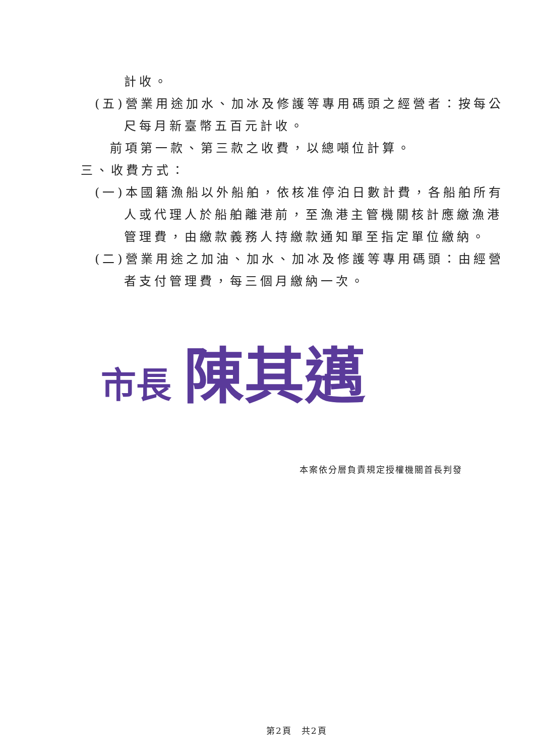計收。
(五)營業用途加水、加冰及修護等專用碼頭之經營者：按每公
尺每月新臺幣五百元計收。
前項第一款、第三款之收費，以總噸位計算。
三、收費方式：
(一)本國籍漁船以外船舶，依核准停泊日數計費，各船舶所有
人或代理人於船舶離港前，至漁港主管機關核計應繳漁港
管理費，由繳款義務人持繳款通知單至指定單位繳納。
(二)營業用途之加油、加水、加冰及修護等專用碼頭：由經營
者支付管理費，每三個月繳納一次。
市長 陳其邁
本案依分層負責規定授權機關首長判發
第2頁　共2頁